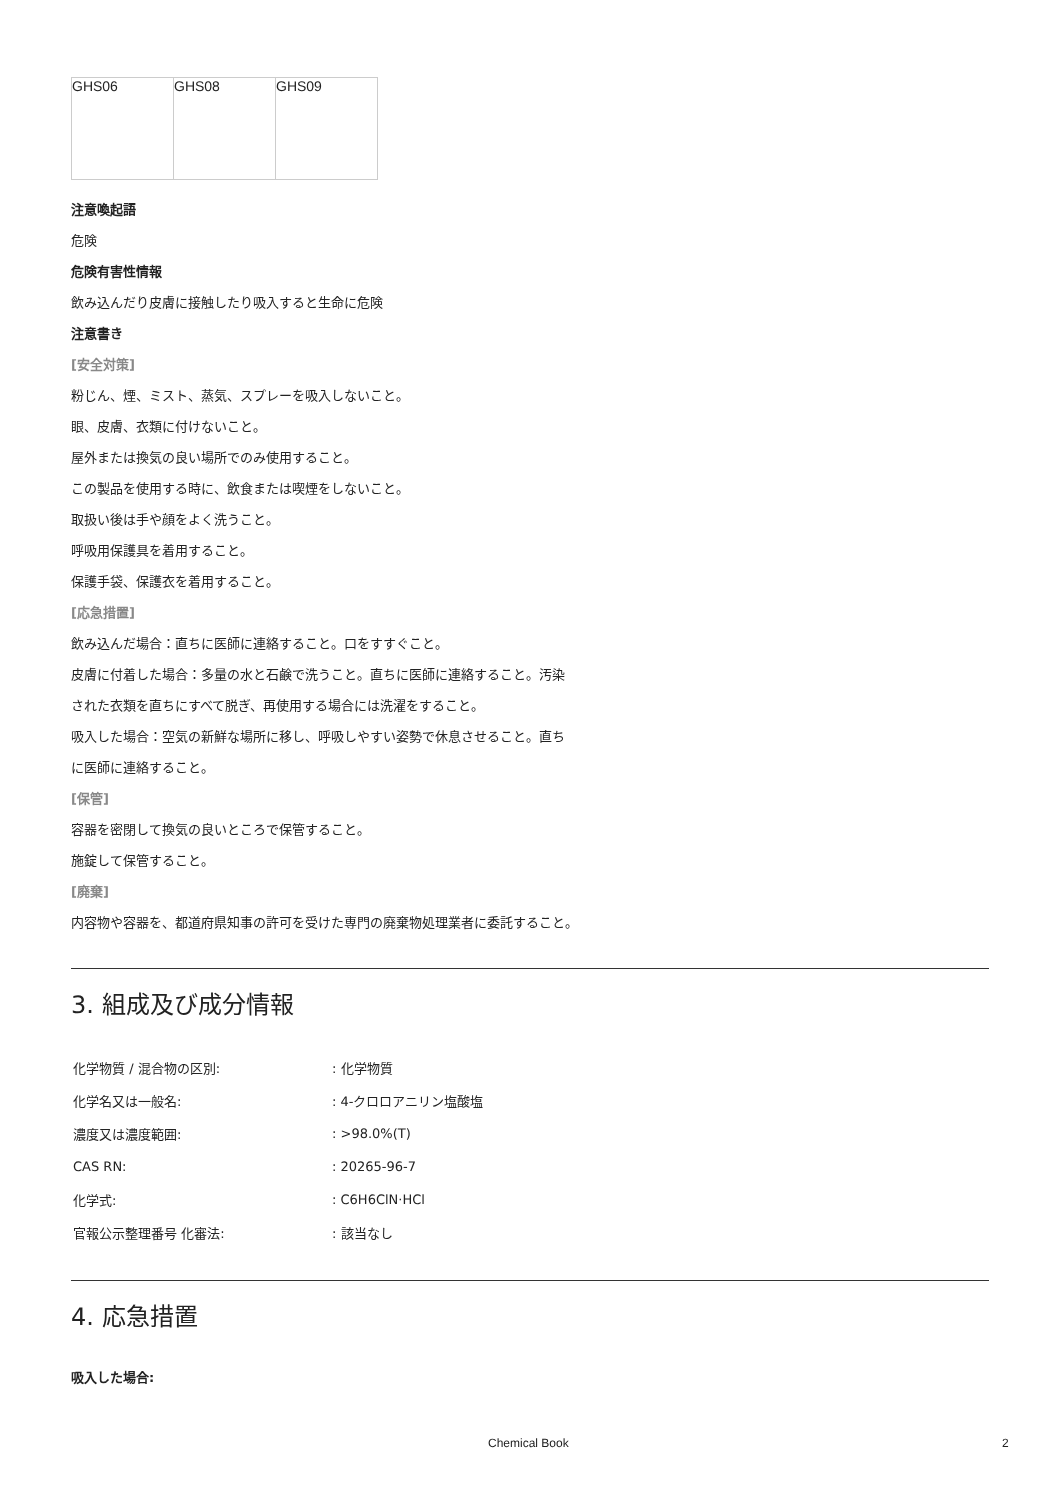| GHS06 | GHS08 | GHS09 |
注意喚起語
危険
危険有害性情報
飲み込んだり皮膚に接触したり吸入すると生命に危険
注意書き
[安全対策]
粉じん、煙、ミスト、蒸気、スプレーを吸入しないこと。
眼、皮膚、衣類に付けないこと。
屋外または換気の良い場所でのみ使用すること。
この製品を使用する時に、飲食または喫煙をしないこと。
取扱い後は手や顔をよく洗うこと。
呼吸用保護具を着用すること。
保護手袋、保護衣を着用すること。
[応急措置]
飲み込んだ場合：直ちに医師に連絡すること。口をすすぐこと。
皮膚に付着した場合：多量の水と石鹸で洗うこと。直ちに医師に連絡すること。汚染された衣類を直ちにすべて脱ぎ、再使用する場合には洗濯をすること。
吸入した場合：空気の新鮮な場所に移し、呼吸しやすい姿勢で休息させること。直ちに医師に連絡すること。
[保管]
容器を密閉して換気の良いところで保管すること。
施錠して保管すること。
[廃棄]
内容物や容器を、都道府県知事の許可を受けた専門の廃棄物処理業者に委託すること。
3. 組成及び成分情報
| 化学物質 / 混合物の区別: | : 化学物質 |
| 化学名又は一般名: | : 4-クロロアニリン塩酸塩 |
| 濃度又は濃度範囲: | : >98.0%(T) |
| CAS RN: | : 20265-96-7 |
| 化学式: | : C6H6ClN·HCl |
| 官報公示整理番号 化審法: | : 該当なし |
4. 応急措置
吸入した場合:
Chemical Book 2